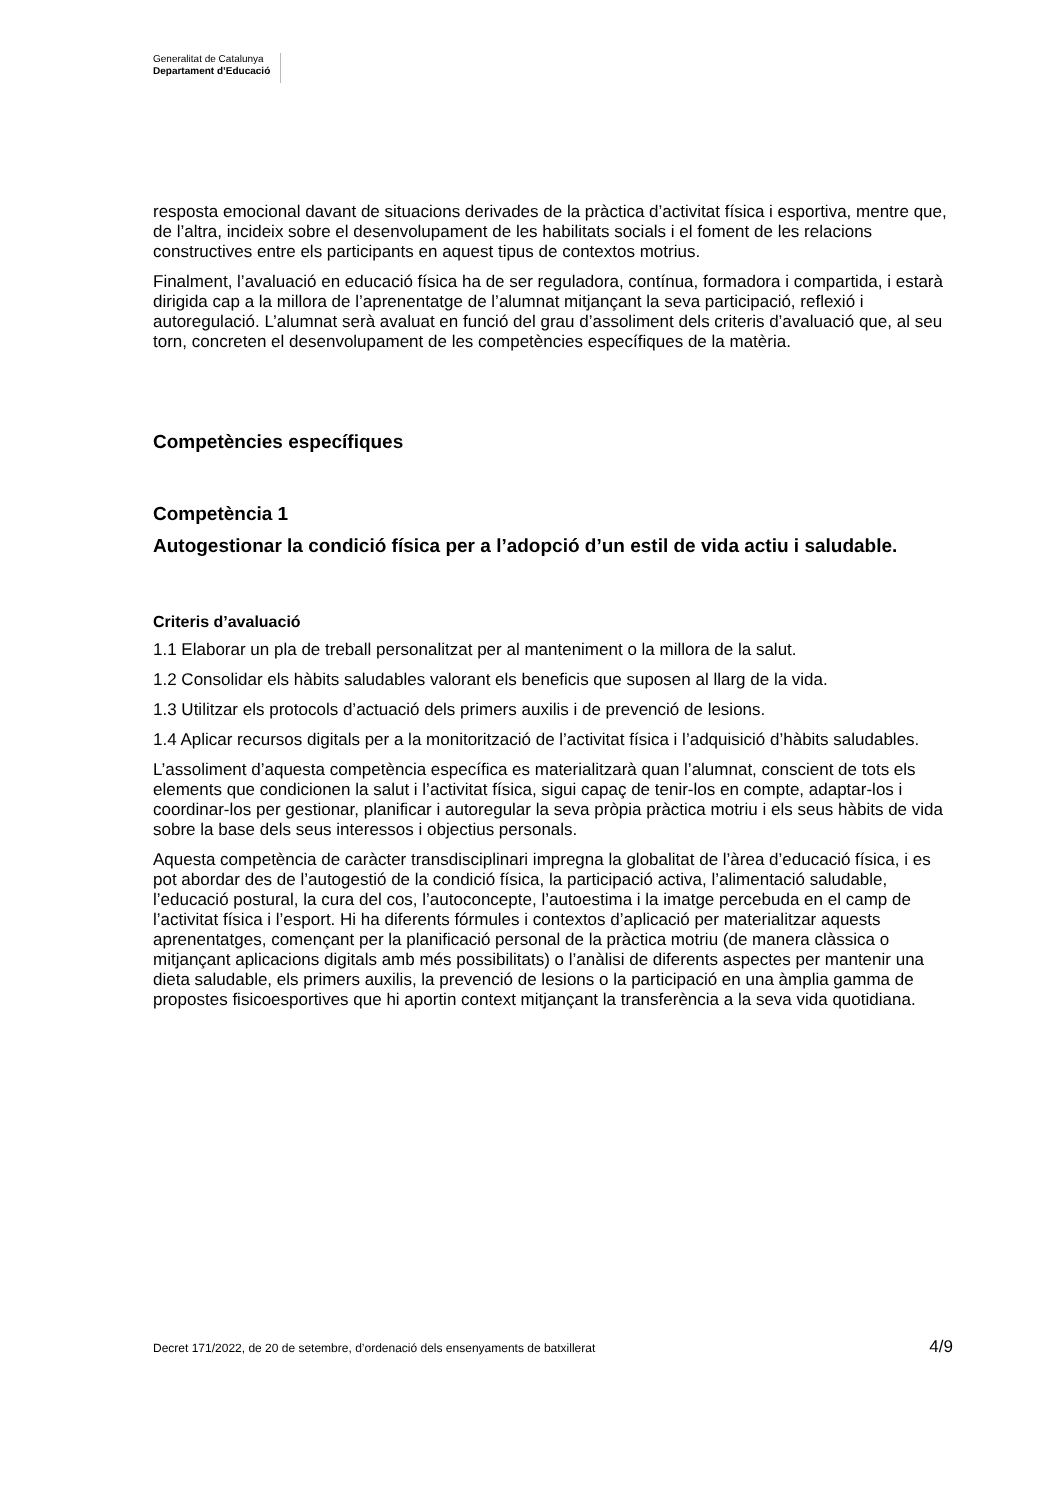Generalitat de Catalunya
Departament d’Educació
resposta emocional davant de situacions derivades de la pràctica d’activitat física i esportiva, mentre que, de l’altra, incideix sobre el desenvolupament de les habilitats socials i el foment de les relacions constructives entre els participants en aquest tipus de contextos motrius.
Finalment, l’avaluació en educació física ha de ser reguladora, contínua, formadora i compartida, i estarà dirigida cap a la millora de l’aprenentatge de l’alumnat mitjançant la seva participació, reflexió i autoregulació. L’alumnat serà avaluat en funció del grau d’assoliment dels criteris d’avaluació que, al seu torn, concreten el desenvolupament de les competències específiques de la matèria.
Competències específiques
Competència 1
Autogestionar la condició física per a l’adopció d’un estil de vida actiu i saludable.
Criteris d’avaluació
1.1 Elaborar un pla de treball personalitzat per al manteniment o la millora de la salut.
1.2 Consolidar els hàbits saludables valorant els beneficis que suposen al llarg de la vida.
1.3 Utilitzar els protocols d’actuació dels primers auxilis i de prevenció de lesions.
1.4 Aplicar recursos digitals per a la monitorització de l’activitat física i l’adquisició d’hàbits saludables.
L’assoliment d’aquesta competència específica es materialitzarà quan l’alumnat, conscient de tots els elements que condicionen la salut i l’activitat física, sigui capaç de tenir-los en compte, adaptar-los i coordinar-los per gestionar, planificar i autoregular la seva pròpia pràctica motriu i els seus hàbits de vida sobre la base dels seus interessos i objectius personals.
Aquesta competència de caràcter transdisciplinari impregna la globalitat de l’àrea d’educació física, i es pot abordar des de l’autogestió de la condició física, la participació activa, l’alimentació saludable, l’educació postural, la cura del cos, l’autoconcepte, l’autoestima i la imatge percebuda en el camp de l’activitat física i l’esport. Hi ha diferents fórmules i contextos d’aplicació per materialitzar aquests aprenentatges, començant per la planificació personal de la pràctica motriu (de manera clàssica o mitjançant aplicacions digitals amb més possibilitats) o l’anàlisi de diferents aspectes per mantenir una dieta saludable, els primers auxilis, la prevenció de lesions o la participació en una àmplia gamma de propostes fisicoesportives que hi aportin context mitjançant la transferència a la seva vida quotidiana.
Decret 171/2022, de 20 de setembre, d’ordenació dels ensenyaments de batxillerat 4/9